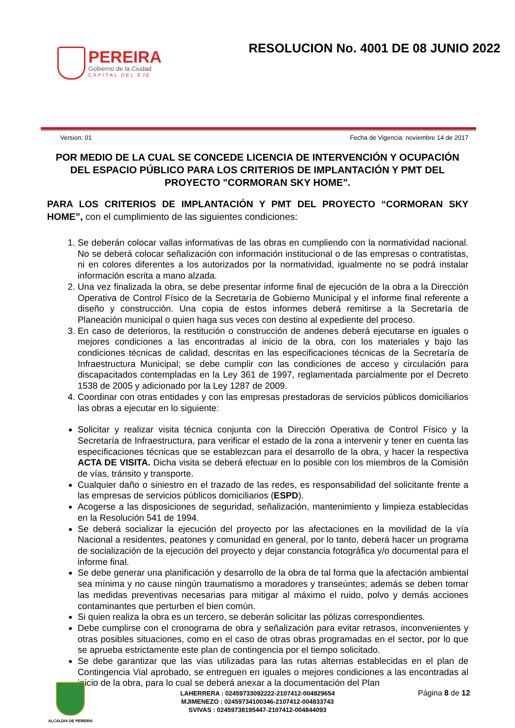PEREIRA
Gobierno de la Ciudad
CAPITAL DEL EJE
RESOLUCION No. 4001 DE 08 JUNIO 2022
Version: 01 Fecha de Vigencia: noviembre 14 de 2017
POR MEDIO DE LA CUAL SE CONCEDE LICENCIA DE INTERVENCIÓN Y OCUPACIÓN DEL ESPACIO PÚBLICO PARA LOS CRITERIOS DE IMPLANTACIÓN Y PMT DEL PROYECTO "CORMORAN SKY HOME".
PARA LOS CRITERIOS DE IMPLANTACIÓN Y PMT DEL PROYECTO “CORMORAN SKY HOME”, con el cumplimiento de las siguientes condiciones:
1. Se deberán colocar vallas informativas de las obras en cumpliendo con la normatividad nacional. No se deberá colocar señalización con información institucional o de las empresas o contratistas, ni en colores diferentes a los autorizados por la normatividad, igualmente no se podrá instalar información escrita a mano alzada.
2. Una vez finalizada la obra, se debe presentar informe final de ejecución de la obra a la Dirección Operativa de Control Físico de la Secretaría de Gobierno Municipal y el informe final referente a diseño y construcción. Una copia de estos informes deberá remitirse a la Secretaría de Planeación municipal o quien haga sus veces con destino al expediente del proceso.
3. En caso de deterioros, la restitución o construcción de andenes deberá ejecutarse en iguales o mejores condiciones a las encontradas al inicio de la obra, con los materiales y bajo las condiciones técnicas de calidad, descritas en las especificaciones técnicas de la Secretaría de Infraestructura Municipal; se debe cumplir con las condiciones de acceso y circulación para discapacitados contempladas en la Ley 361 de 1997, reglamentada parcialmente por el Decreto 1538 de 2005 y adicionado por la Ley 1287 de 2009.
4. Coordinar con otras entidades y con las empresas prestadoras de servicios públicos domiciliarios las obras a ejecutar en lo siguiente:
Solicitar y realizar visita técnica conjunta con la Dirección Operativa de Control Físico y la Secretaría de Infraestructura, para verificar el estado de la zona a intervenir y tener en cuenta las especificaciones técnicas que se establezcan para el desarrollo de la obra, y hacer la respectiva ACTA DE VISITA. Dicha visita se deberá efectuar en lo posible con los miembros de la Comisión de vías, tránsito y transporte.
Cualquier daño o siniestro en el trazado de las redes, es responsabilidad del solicitante frente a las empresas de servicios públicos domiciliarios (ESPD).
Acogerse a las disposiciones de seguridad, señalización, mantenimiento y limpieza establecidas en la Resolución 541 de 1994.
Se deberá socializar la ejecución del proyecto por las afectaciones en la movilidad de la vía Nacional a residentes, peatones y comunidad en general, por lo tanto, deberá hacer un programa de socialización de la ejecución del proyecto y dejar constancia fotográfica y/o documental para el informe final.
Se debe generar una planificación y desarrollo de la obra de tal forma que la afectación ambiental sea mínima y no cause ningún traumatismo a moradores y transeúntes; además se deben tomar las medidas preventivas necesarias para mitigar al máximo el ruido, polvo y demás acciones contaminantes que perturben el bien común.
Si quien realiza la obra es un tercero, se deberán solicitar las pólizas correspondientes.
Debe cumplirse con el cronograma de obra y señalización para evitar retrasos, inconvenientes y otras posibles situaciones, como en el caso de otras obras programadas en el sector, por lo que se aprueba estrictamente este plan de contingencia por el tiempo solicitado.
Se debe garantizar que las vías utilizadas para las rutas alternas establecidas en el plan de Contingencia Vial aprobado, se entreguen en iguales o mejores condiciones a las encontradas al inicio de la obra, para lo cual se deberá anexar a la documentación del Plan
ALCALDIA DE PEREIRA
LAHERRERA : 02459733092222-2107412-004829654
MJIMENEZO : 02459734100346-2107412-004833743
SVIVAS : 02459738195447-2107412-004844093
Página 8 de 12